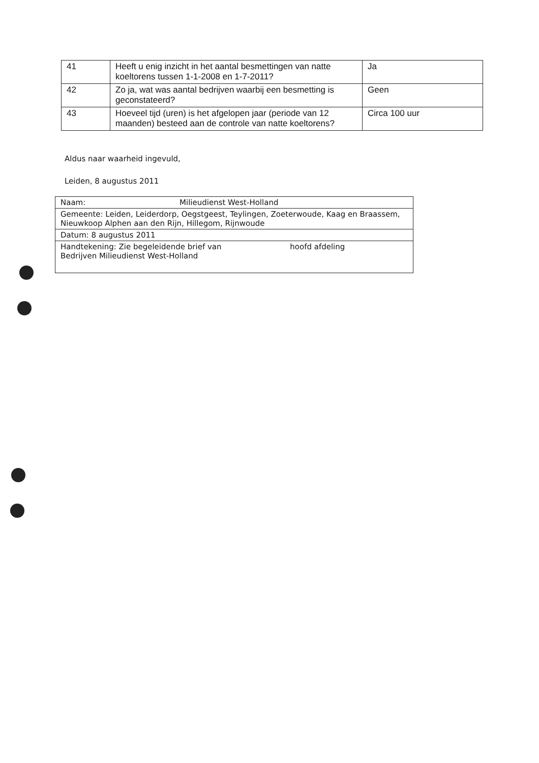| 41 | Heeft u enig inzicht in het aantal besmettingen van natte koeltorens tussen 1-1-2008 en 1-7-2011? | Ja |
| 42 | Zo ja, wat was aantal bedrijven waarbij een besmetting is geconstateerd? | Geen |
| 43 | Hoeveel tijd (uren) is het afgelopen jaar (periode van 12 maanden) besteed aan de controle van natte koeltorens? | Circa 100 uur |
Aldus naar waarheid ingevuld,
Leiden, 8 augustus 2011
| Naam: Milieudienst West-Holland |
| Gemeente: Leiden, Leiderdorp, Oegstgeest, Teylingen, Zoeterwoude, Kaag en Braassem, Nieuwkoop Alphen aan den Rijn, Hillegom, Rijnwoude |
| Datum: 8 augustus 2011 |
| Handtekening: Zie begeleidende brief van hoofd afdeling Bedrijven Milieudienst West-Holland |